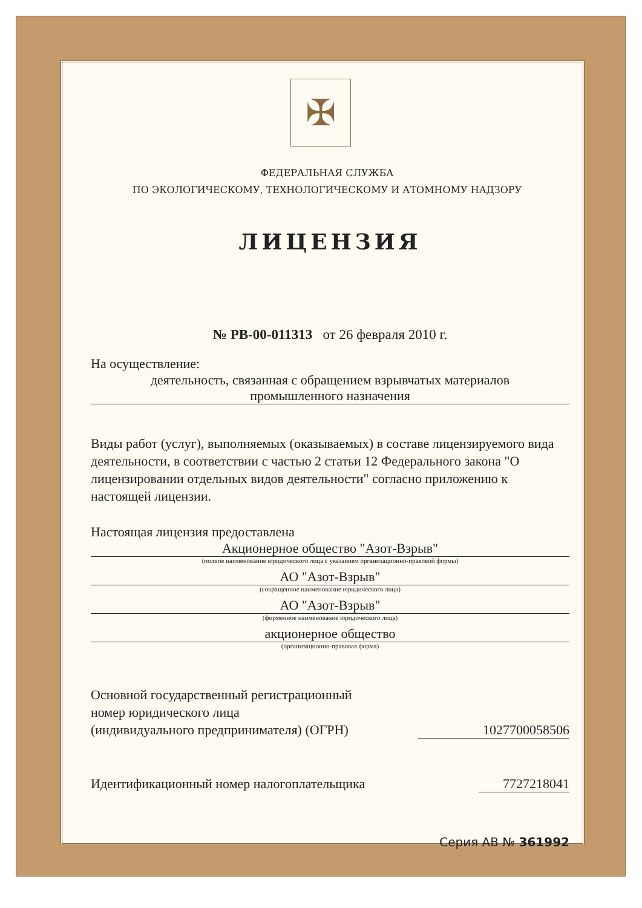✠
ФЕДЕРАЛЬНАЯ СЛУЖБА
ПО ЭКОЛОГИЧЕСКОМУ, ТЕХНОЛОГИЧЕСКОМУ И АТОМНОМУ НАДЗОРУ
ЛИЦЕНЗИЯ
№ РВ-00-011313 от 26 февраля 2010 г.
На осуществление:
деятельность, связанная с обращением взрывчатых материалов
промышленного назначения
Виды работ (услуг), выполняемых (оказываемых) в составе лицензируемого вида деятельности, в соответствии с частью 2 статьи 12 Федерального закона "О лицензировании отдельных видов деятельности" согласно приложению к настоящей лицензии.
Настоящая лицензия предоставлена
Акционерное общество "Азот-Взрыв"
(полное наименование юридического лица с указанием организационно-правовой формы)
АО "Азот-Взрыв"
(сокращенное наименование юридического лица)
АО "Азот-Взрыв"
(фирменное наименование юридического лица)
акционерное общество
(организационно-правовая форма)
Основной государственный регистрационный
номер юридического лица
(индивидуального предпринимателя) (ОГРН)
1027700058506
Идентификационный номер налогоплательщика
7727218041
Серия АВ № 361992